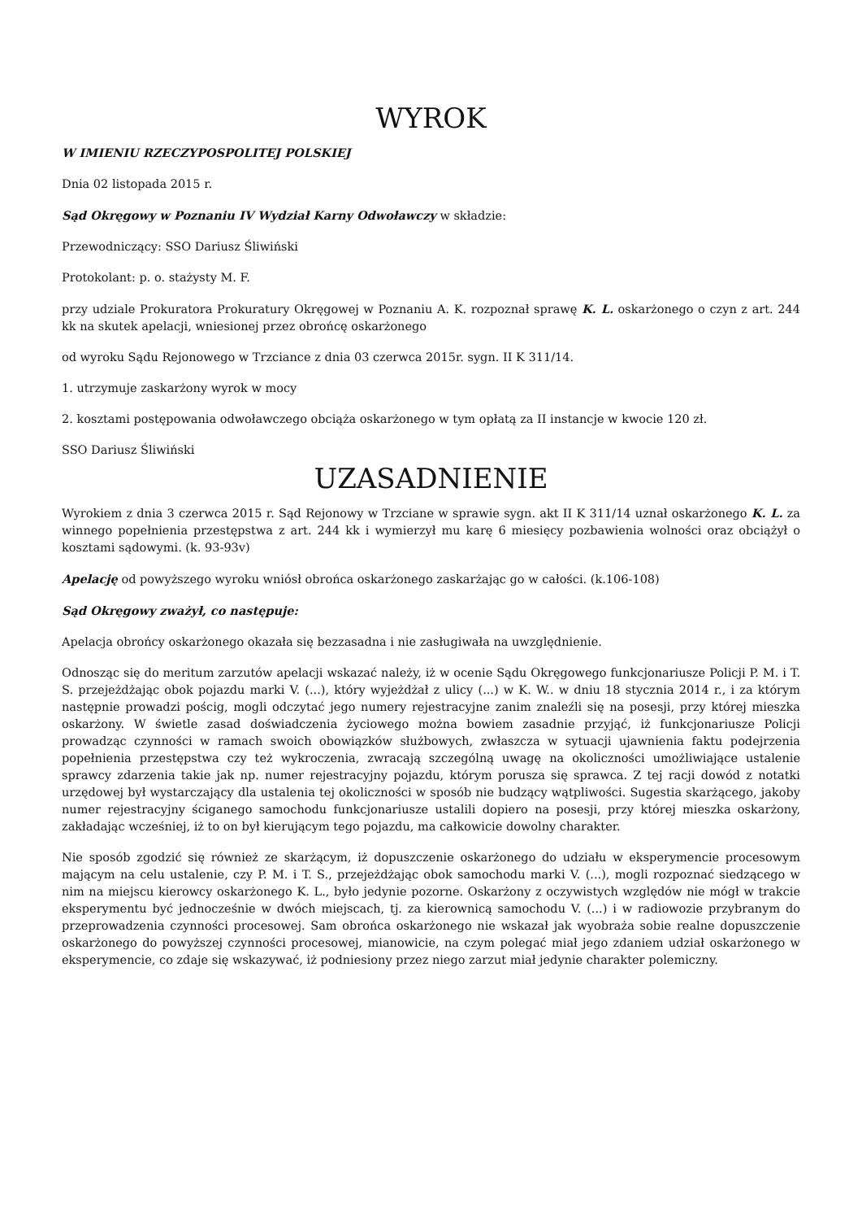WYROK
W IMIENIU RZECZYPOSPOLITEJ POLSKIEJ
Dnia 02 listopada 2015 r.
Sąd Okręgowy w Poznaniu IV Wydział Karny Odwoławczy w składzie:
Przewodniczący: SSO Dariusz Śliwiński
Protokolant: p. o. stażysty M. F.
przy udziale Prokuratora Prokuratury Okręgowej w Poznaniu A. K. rozpoznał sprawę K. L. oskarżonego o czyn z art. 244 kk na skutek apelacji, wniesionej przez obrońcę oskarżonego
od wyroku Sądu Rejonowego w Trzciance z dnia 03 czerwca 2015r. sygn. II K 311/14.
1. utrzymuje zaskarżony wyrok w mocy
2. kosztami postępowania odwoławczego obciąża oskarżonego w tym opłatą za II instancje w kwocie 120 zł.
SSO Dariusz Śliwiński
UZASADNIENIE
Wyrokiem z dnia 3 czerwca 2015 r. Sąd Rejonowy w Trzciane w sprawie sygn. akt II K 311/14 uznał oskarżonego K. L. za winnego popełnienia przestępstwa z art. 244 kk i wymierzył mu karę 6 miesięcy pozbawienia wolności oraz obciążył o kosztami sądowymi. (k. 93-93v)
Apelację od powyższego wyroku wniósł obrońca oskarżonego zaskarżając go w całości. (k.106-108)
Sąd Okręgowy zważył, co następuje:
Apelacja obrońcy oskarżonego okazała się bezzasadna i nie zasługiwała na uwzględnienie.
Odnosząc się do meritum zarzutów apelacji wskazać należy, iż w ocenie Sądu Okręgowego funkcjonariusze Policji P. M. i T. S. przejeżdżając obok pojazdu marki V. (...), który wyjeżdżał z ulicy (...) w K. W.. w dniu 18 stycznia 2014 r., i za którym następnie prowadzi pościg, mogli odczytać jego numery rejestracyjne zanim znaleźli się na posesji, przy której mieszka oskarżony. W świetle zasad doświadczenia życiowego można bowiem zasadnie przyjąć, iż funkcjonariusze Policji prowadząc czynności w ramach swoich obowiązków służbowych, zwłaszcza w sytuacji ujawnienia faktu podejrzenia popełnienia przestępstwa czy też wykroczenia, zwracają szczególną uwagę na okoliczności umożliwiające ustalenie sprawcy zdarzenia takie jak np. numer rejestracyjny pojazdu, którym porusza się sprawca. Z tej racji dowód z notatki urzędowej był wystarczający dla ustalenia tej okoliczności w sposób nie budzący wątpliwości. Sugestia skarżącego, jakoby numer rejestracyjny ściganego samochodu funkcjonariusze ustalili dopiero na posesji, przy której mieszka oskarżony, zakładając wcześniej, iż to on był kierującym tego pojazdu, ma całkowicie dowolny charakter.
Nie sposób zgodzić się również ze skarżącym, iż dopuszczenie oskarżonego do udziału w eksperymencie procesowym mającym na celu ustalenie, czy P. M. i T. S., przejeżdżając obok samochodu marki V. (...), mogli rozpoznać siedzącego w nim na miejscu kierowcy oskarżonego K. L., było jedynie pozorne. Oskarżony z oczywistych względów nie mógł w trakcie eksperymentu być jednocześnie w dwóch miejscach, tj. za kierownicą samochodu V. (...) i w radiowozie przybranym do przeprowadzenia czynności procesowej. Sam obrońca oskarżonego nie wskazał jak wyobraża sobie realne dopuszczenie oskarżonego do powyższej czynności procesowej, mianowicie, na czym polegać miał jego zdaniem udział oskarżonego w eksperymencie, co zdaje się wskazywać, iż podniesiony przez niego zarzut miał jedynie charakter polemiczny.